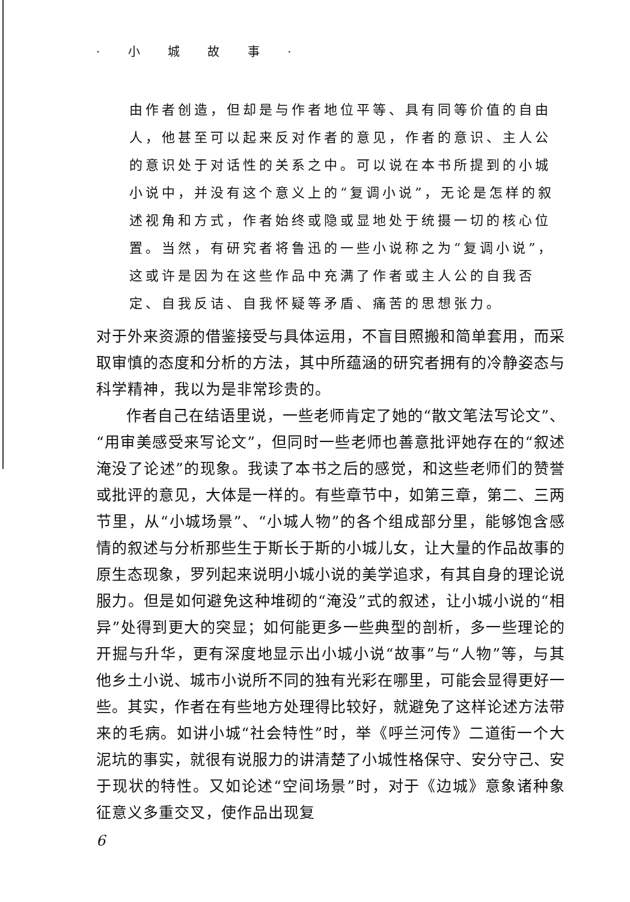· 小 城 故 事 ·
由作者创造，但却是与作者地位平等、具有同等价值的自由人，他甚至可以起来反对作者的意见，作者的意识、主人公的意识处于对话性的关系之中。可以说在本书所提到的小城小说中，并没有这个意义上的“复调小说”，无论是怎样的叙述视角和方式，作者始终或隐或显地处于统摄一切的核心位置。当然，有研究者将鲁迅的一些小说称之为“复调小说”，这或许是因为在这些作品中充满了作者或主人公的自我否定、自我反诘、自我怀疑等矛盾、痛苦的思想张力。
对于外来资源的借鉴接受与具体运用，不盲目照搬和简单套用，而采取审慎的态度和分析的方法，其中所蕴涵的研究者拥有的冷静姿态与科学精神，我以为是非常珍贵的。
作者自己在结语里说，一些老师肯定了她的“散文笔法写论文”、“用审美感受来写论文”，但同时一些老师也善意批评她存在的“叙述淹没了论述”的现象。我读了本书之后的感觉，和这些老师们的赞誉或批评的意见，大体是一样的。有些章节中，如第三章，第二、三两节里，从“小城场景”、“小城人物”的各个组成部分里，能够饱含感情的叙述与分析那些生于斯长于斯的小城儿女，让大量的作品故事的原生态现象，罗列起来说明小城小说的美学追求，有其自身的理论说服力。但是如何避免这种堆砌的“淹没”式的叙述，让小城小说的“相异”处得到更大的突显；如何能更多一些典型的剖析，多一些理论的开掘与升华，更有深度地显示出小城小说“故事”与“人物”等，与其他乡土小说、城市小说所不同的独有光彩在哪里，可能会显得更好一些。其实，作者在有些地方处理得比较好，就避免了这样论述方法带来的毛病。如讲小城“社会特性”时，举《呼兰河传》二道街一个大泥坑的事实，就很有说服力的讲清楚了小城性格保守、安分守己、安于现状的特性。又如论述“空间场景”时，对于《边城》意象诸种象征意义多重交叉，使作品出现复
6